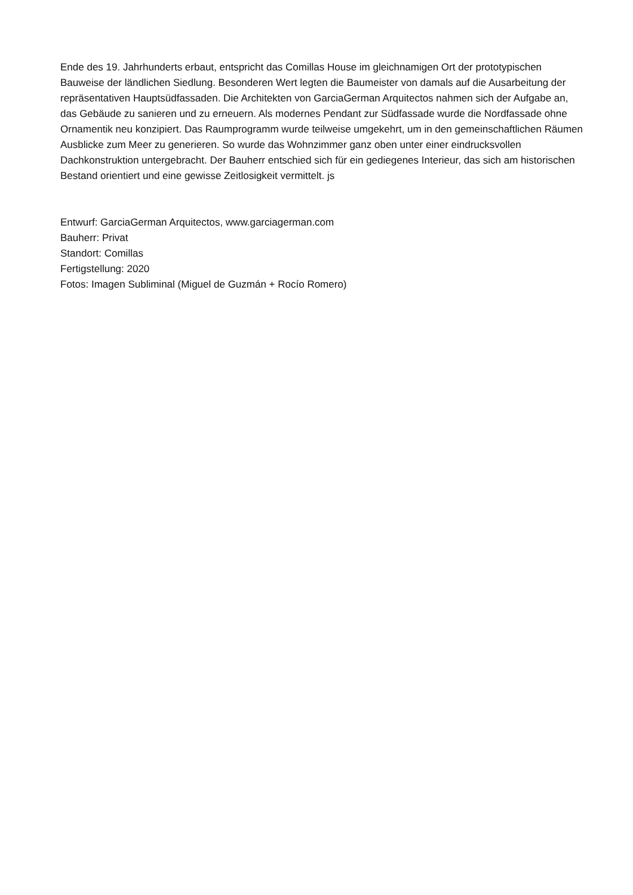Ende des 19. Jahrhunderts erbaut, entspricht das Comillas House im gleichnamigen Ort der prototypischen Bauweise der ländlichen Siedlung. Besonderen Wert legten die Baumeister von damals auf die Ausarbeitung der repräsentativen Hauptsüdfassaden. Die Architekten von GarciaGerman Arquitectos nahmen sich der Aufgabe an, das Gebäude zu sanieren und zu erneuern. Als modernes Pendant zur Südfassade wurde die Nordfassade ohne Ornamentik neu konzipiert. Das Raumprogramm wurde teilweise umgekehrt, um in den gemeinschaftlichen Räumen Ausblicke zum Meer zu generieren. So wurde das Wohnzimmer ganz oben unter einer eindrucksvollen Dachkonstruktion untergebracht. Der Bauherr entschied sich für ein gediegenes Interieur, das sich am historischen Bestand orientiert und eine gewisse Zeitlosigkeit vermittelt. js
Entwurf: GarciaGerman Arquitectos, www.garciagerman.com
Bauherr: Privat
Standort: Comillas
Fertigstellung: 2020
Fotos: Imagen Subliminal (Miguel de Guzmán + Rocío Romero)